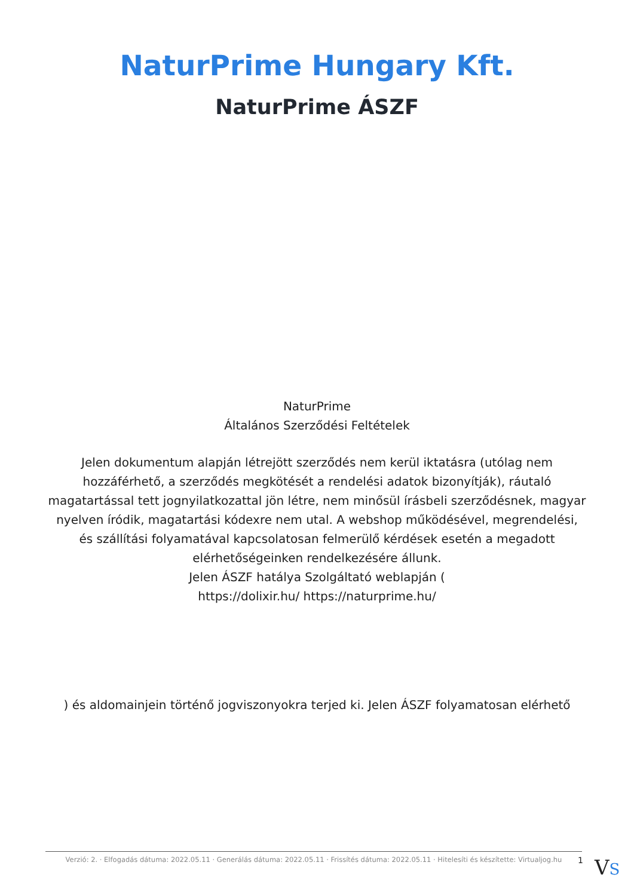NaturPrime Hungary Kft.
NaturPrime ÁSZF
NaturPrime
Általános Szerződési Feltételek
Jelen dokumentum alapján létrejött szerződés nem kerül iktatásra (utólag nem hozzáférhető, a szerződés megkötését a rendelési adatok bizonyítják), ráutaló magatartással tett jognyilatkozattal jön létre, nem minősül írásbeli szerződésnek, magyar nyelven íródik, magatartási kódexre nem utal. A webshop működésével, megrendelési, és szállítási folyamatával kapcsolatosan felmerülő kérdések esetén a megadott elérhetőségeinken rendelkezésére állunk.
Jelen ÁSZF hatálya Szolgáltató weblapján (
https://dolixir.hu/ https://naturprime.hu/
) és aldomainjein történő jogviszonyokra terjed ki. Jelen ÁSZF folyamatosan elérhető
Verzió: 2. · Elfogadás dátuma: 2022.05.11 · Generálás dátuma: 2022.05.11 · Frissítés dátuma: 2022.05.11 · Hitelesíti és készítette: Virtualjog.hu
1 VS